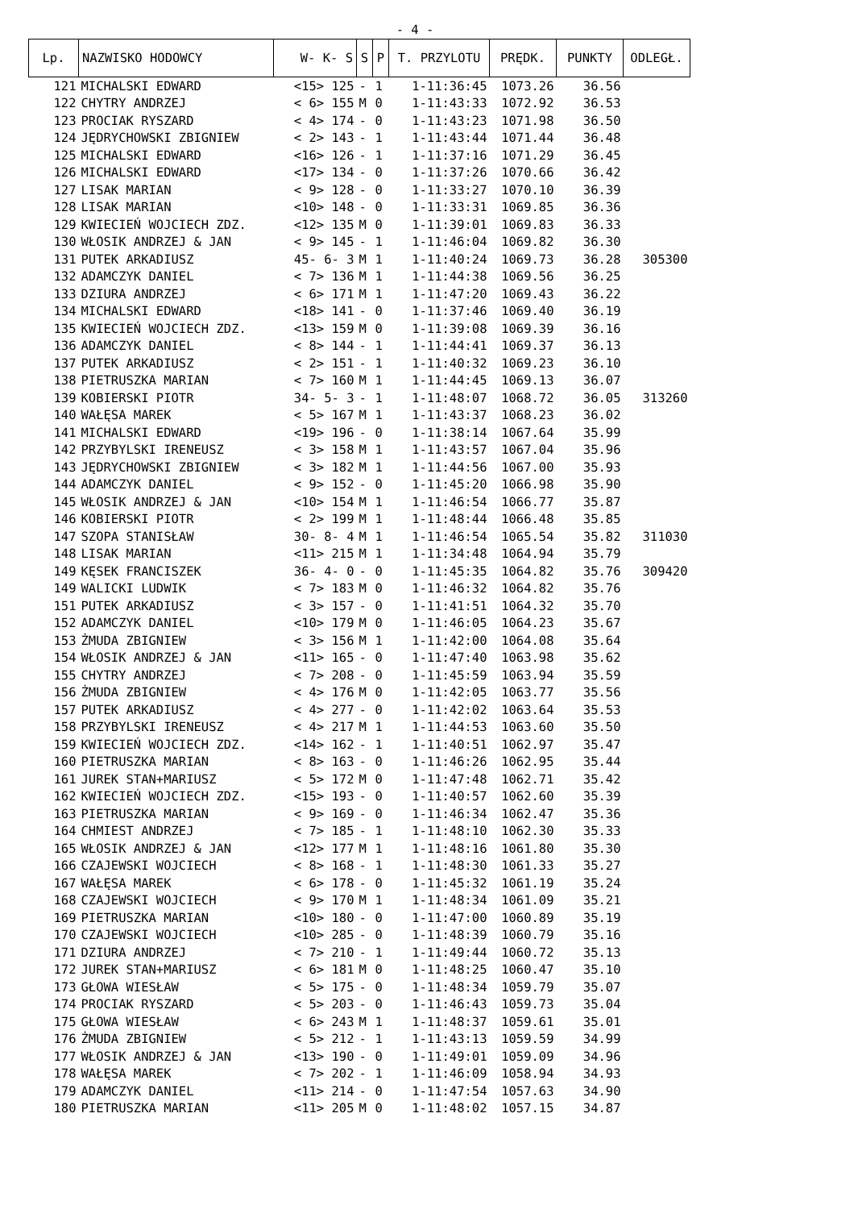- 4 -
| Lp. | NAZWISKO HODOWCY | W- K- S | S | P | T. PRZYLOTU | PRĘDK. | PUNKTY | ODLEGŁ. |
| --- | --- | --- | --- | --- | --- | --- | --- | --- |
| 121 | MICHALSKI EDWARD | <15> 125 | - | 1 | 1-11:36:45 | 1073.26 | 36.56 | |
| 122 | CHYTRY ANDRZEJ | < 6> 155 | M | 0 | 1-11:43:33 | 1072.92 | 36.53 | |
| 123 | PROCIAK RYSZARD | < 4> 174 | - | 0 | 1-11:43:23 | 1071.98 | 36.50 | |
| 124 | JĘDRYCHOWSKI ZBIGNIEW | < 2> 143 | - | 1 | 1-11:43:44 | 1071.44 | 36.48 | |
| 125 | MICHALSKI EDWARD | <16> 126 | - | 1 | 1-11:37:16 | 1071.29 | 36.45 | |
| 126 | MICHALSKI EDWARD | <17> 134 | - | 0 | 1-11:37:26 | 1070.66 | 36.42 | |
| 127 | LISAK MARIAN | < 9> 128 | - | 0 | 1-11:33:27 | 1070.10 | 36.39 | |
| 128 | LISAK MARIAN | <10> 148 | - | 0 | 1-11:33:31 | 1069.85 | 36.36 | |
| 129 | KWIECIEŃ WOJCIECH ZDZ. | <12> 135 | M | 0 | 1-11:39:01 | 1069.83 | 36.33 | |
| 130 | WŁOSIK ANDRZEJ & JAN | < 9> 145 | - | 1 | 1-11:46:04 | 1069.82 | 36.30 | |
| 131 | PUTEK ARKADIUSZ | 45- 6- 3 | M | 1 | 1-11:40:24 | 1069.73 | 36.28 | 305300 |
| 132 | ADAMCZYK DANIEL | < 7> 136 | M | 1 | 1-11:44:38 | 1069.56 | 36.25 | |
| 133 | DZIURA ANDRZEJ | < 6> 171 | M | 1 | 1-11:47:20 | 1069.43 | 36.22 | |
| 134 | MICHALSKI EDWARD | <18> 141 | - | 0 | 1-11:37:46 | 1069.40 | 36.19 | |
| 135 | KWIECIEŃ WOJCIECH ZDZ. | <13> 159 | M | 0 | 1-11:39:08 | 1069.39 | 36.16 | |
| 136 | ADAMCZYK DANIEL | < 8> 144 | - | 1 | 1-11:44:41 | 1069.37 | 36.13 | |
| 137 | PUTEK ARKADIUSZ | < 2> 151 | - | 1 | 1-11:40:32 | 1069.23 | 36.10 | |
| 138 | PIETRUSZKA MARIAN | < 7> 160 | M | 1 | 1-11:44:45 | 1069.13 | 36.07 | |
| 139 | KOBIERSKI PIOTR | 34- 5- 3 | - | 1 | 1-11:48:07 | 1068.72 | 36.05 | 313260 |
| 140 | WAŁĘSA MAREK | < 5> 167 | M | 1 | 1-11:43:37 | 1068.23 | 36.02 | |
| 141 | MICHALSKI EDWARD | <19> 196 | - | 0 | 1-11:38:14 | 1067.64 | 35.99 | |
| 142 | PRZYBYLSKI IRENEUSZ | < 3> 158 | M | 1 | 1-11:43:57 | 1067.04 | 35.96 | |
| 143 | JĘDRYCHOWSKI ZBIGNIEW | < 3> 182 | M | 1 | 1-11:44:56 | 1067.00 | 35.93 | |
| 144 | ADAMCZYK DANIEL | < 9> 152 | - | 0 | 1-11:45:20 | 1066.98 | 35.90 | |
| 145 | WŁOSIK ANDRZEJ & JAN | <10> 154 | M | 1 | 1-11:46:54 | 1066.77 | 35.87 | |
| 146 | KOBIERSKI PIOTR | < 2> 199 | M | 1 | 1-11:48:44 | 1066.48 | 35.85 | |
| 147 | SZOPA STANISŁAW | 30- 8- 4 | M | 1 | 1-11:46:54 | 1065.54 | 35.82 | 311030 |
| 148 | LISAK MARIAN | <11> 215 | M | 1 | 1-11:34:48 | 1064.94 | 35.79 | |
| 149 | KĘSEK FRANCISZEK | 36- 4- 0 | - | 0 | 1-11:45:35 | 1064.82 | 35.76 | 309420 |
| 149 | WALICKI LUDWIK | < 7> 183 | M | 0 | 1-11:46:32 | 1064.82 | 35.76 | |
| 151 | PUTEK ARKADIUSZ | < 3> 157 | - | 0 | 1-11:41:51 | 1064.32 | 35.70 | |
| 152 | ADAMCZYK DANIEL | <10> 179 | M | 0 | 1-11:46:05 | 1064.23 | 35.67 | |
| 153 | ŻMUDA ZBIGNIEW | < 3> 156 | M | 1 | 1-11:42:00 | 1064.08 | 35.64 | |
| 154 | WŁOSIK ANDRZEJ & JAN | <11> 165 | - | 0 | 1-11:47:40 | 1063.98 | 35.62 | |
| 155 | CHYTRY ANDRZEJ | < 7> 208 | - | 0 | 1-11:45:59 | 1063.94 | 35.59 | |
| 156 | ŻMUDA ZBIGNIEW | < 4> 176 | M | 0 | 1-11:42:05 | 1063.77 | 35.56 | |
| 157 | PUTEK ARKADIUSZ | < 4> 277 | - | 0 | 1-11:42:02 | 1063.64 | 35.53 | |
| 158 | PRZYBYLSKI IRENEUSZ | < 4> 217 | M | 1 | 1-11:44:53 | 1063.60 | 35.50 | |
| 159 | KWIECIEŃ WOJCIECH ZDZ. | <14> 162 | - | 1 | 1-11:40:51 | 1062.97 | 35.47 | |
| 160 | PIETRUSZKA MARIAN | < 8> 163 | - | 0 | 1-11:46:26 | 1062.95 | 35.44 | |
| 161 | JUREK STAN+MARIUSZ | < 5> 172 | M | 0 | 1-11:47:48 | 1062.71 | 35.42 | |
| 162 | KWIECIEŃ WOJCIECH ZDZ. | <15> 193 | - | 0 | 1-11:40:57 | 1062.60 | 35.39 | |
| 163 | PIETRUSZKA MARIAN | < 9> 169 | - | 0 | 1-11:46:34 | 1062.47 | 35.36 | |
| 164 | CHMIEST ANDRZEJ | < 7> 185 | - | 1 | 1-11:48:10 | 1062.30 | 35.33 | |
| 165 | WŁOSIK ANDRZEJ & JAN | <12> 177 | M | 1 | 1-11:48:16 | 1061.80 | 35.30 | |
| 166 | CZAJEWSKI WOJCIECH | < 8> 168 | - | 1 | 1-11:48:30 | 1061.33 | 35.27 | |
| 167 | WAŁĘSA MAREK | < 6> 178 | - | 0 | 1-11:45:32 | 1061.19 | 35.24 | |
| 168 | CZAJEWSKI WOJCIECH | < 9> 170 | M | 1 | 1-11:48:34 | 1061.09 | 35.21 | |
| 169 | PIETRUSZKA MARIAN | <10> 180 | - | 0 | 1-11:47:00 | 1060.89 | 35.19 | |
| 170 | CZAJEWSKI WOJCIECH | <10> 285 | - | 0 | 1-11:48:39 | 1060.79 | 35.16 | |
| 171 | DZIURA ANDRZEJ | < 7> 210 | - | 1 | 1-11:49:44 | 1060.72 | 35.13 | |
| 172 | JUREK STAN+MARIUSZ | < 6> 181 | M | 0 | 1-11:48:25 | 1060.47 | 35.10 | |
| 173 | GŁOWA WIESŁAW | < 5> 175 | - | 0 | 1-11:48:34 | 1059.79 | 35.07 | |
| 174 | PROCIAK RYSZARD | < 5> 203 | - | 0 | 1-11:46:43 | 1059.73 | 35.04 | |
| 175 | GŁOWA WIESŁAW | < 6> 243 | M | 1 | 1-11:48:37 | 1059.61 | 35.01 | |
| 176 | ŻMUDA ZBIGNIEW | < 5> 212 | - | 1 | 1-11:43:13 | 1059.59 | 34.99 | |
| 177 | WŁOSIK ANDRZEJ & JAN | <13> 190 | - | 0 | 1-11:49:01 | 1059.09 | 34.96 | |
| 178 | WAŁĘSA MAREK | < 7> 202 | - | 1 | 1-11:46:09 | 1058.94 | 34.93 | |
| 179 | ADAMCZYK DANIEL | <11> 214 | - | 0 | 1-11:47:54 | 1057.63 | 34.90 | |
| 180 | PIETRUSZKA MARIAN | <11> 205 | M | 0 | 1-11:48:02 | 1057.15 | 34.87 | |